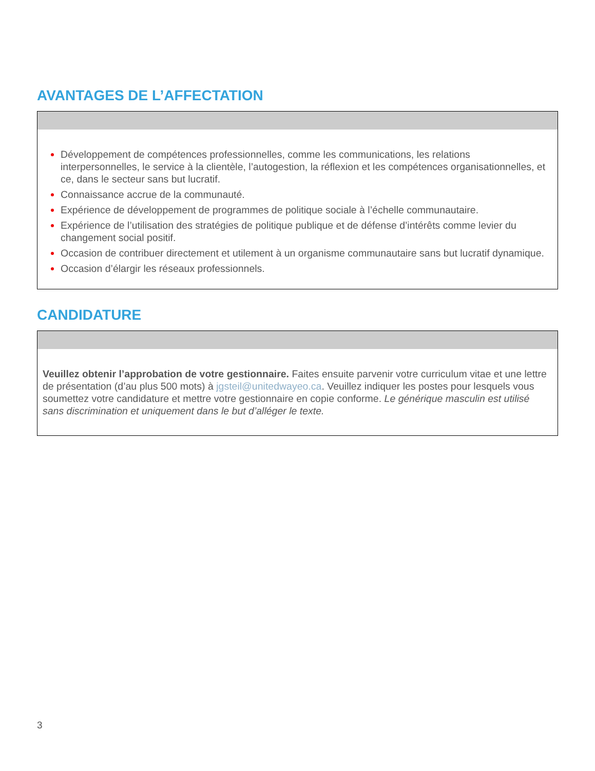AVANTAGES DE L’AFFECTATION
Développement de compétences professionnelles, comme les communications, les relations interpersonnelles, le service à la clientèle, l’autogestion, la réflexion et les compétences organisationnelles, et ce, dans le secteur sans but lucratif.
Connaissance accrue de la communauté.
Expérience de développement de programmes de politique sociale à l’échelle communautaire.
Expérience de l’utilisation des stratégies de politique publique et de défense d’intérêts comme levier du changement social positif.
Occasion de contribuer directement et utilement à un organisme communautaire sans but lucratif dynamique.
Occasion d’élargir les réseaux professionnels.
CANDIDATURE
Veuillez obtenir l’approbation de votre gestionnaire. Faites ensuite parvenir votre curriculum vitae et une lettre de présentation (d’au plus 500 mots) à jgsteil@unitedwayeo.ca. Veuillez indiquer les postes pour lesquels vous soumettez votre candidature et mettre votre gestionnaire en copie conforme. Le générique masculin est utilisé sans discrimination et uniquement dans le but d’alléger le texte.
3